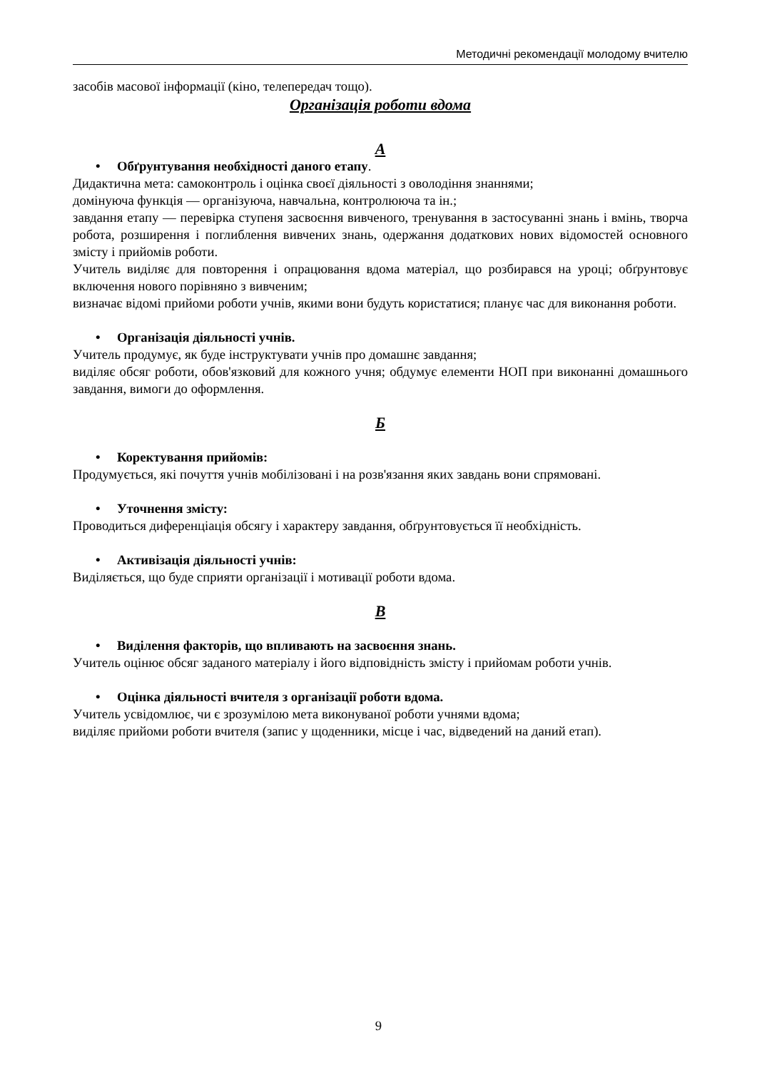Методичні рекомендації молодому вчителю
засобів масової інформації (кіно, телепередач тощо).
Організація роботи вдома
А
• Обґрунтування необхідності даного етапу.
Дидактична мета: самоконтроль і оцінка своєї діяльності з оволодіння знаннями;
домінуюча функція — організуюча, навчальна, контролююча та ін.;
завдання етапу — перевірка ступеня засвоєння вивченого, тренування в застосуванні знань і вмінь, творча робота, розширення і поглиблення вивчених знань, одержання додаткових нових відомостей основного змісту і прийомів роботи.
Учитель виділяє для повторення і опрацювання вдома матеріал, що розбирався на уроці; обґрунтовує включення нового порівняно з вивченим;
визначає відомі прийоми роботи учнів, якими вони будуть користатися; планує час для виконання роботи.
• Організація діяльності учнів.
Учитель продумує, як буде інструктувати учнів про домашнє завдання;
виділяє обсяг роботи, обов'язковий для кожного учня; обдумує елементи НОП при виконанні домашнього завдання, вимоги до оформлення.
Б
• Коректування прийомів:
Продумується, які почуття учнів мобілізовані і на розв'язання яких завдань вони спрямовані.
• Уточнення змісту:
Проводиться диференціація обсягу і характеру завдання, обґрунтовується її необхідність.
• Активізація діяльності учнів:
Виділяється, що буде сприяти організації і мотивації роботи вдома.
В
• Виділення факторів, що впливають на засвоєння знань.
Учитель оцінює обсяг заданого матеріалу і його відповідність змісту і прийомам роботи учнів.
• Оцінка діяльності вчителя з організації роботи вдома.
Учитель усвідомлює, чи є зрозумілою мета виконуваної роботи учнями вдома;
виділяє прийоми роботи вчителя (запис у щоденники, місце і час, відведений на даний етап).
9